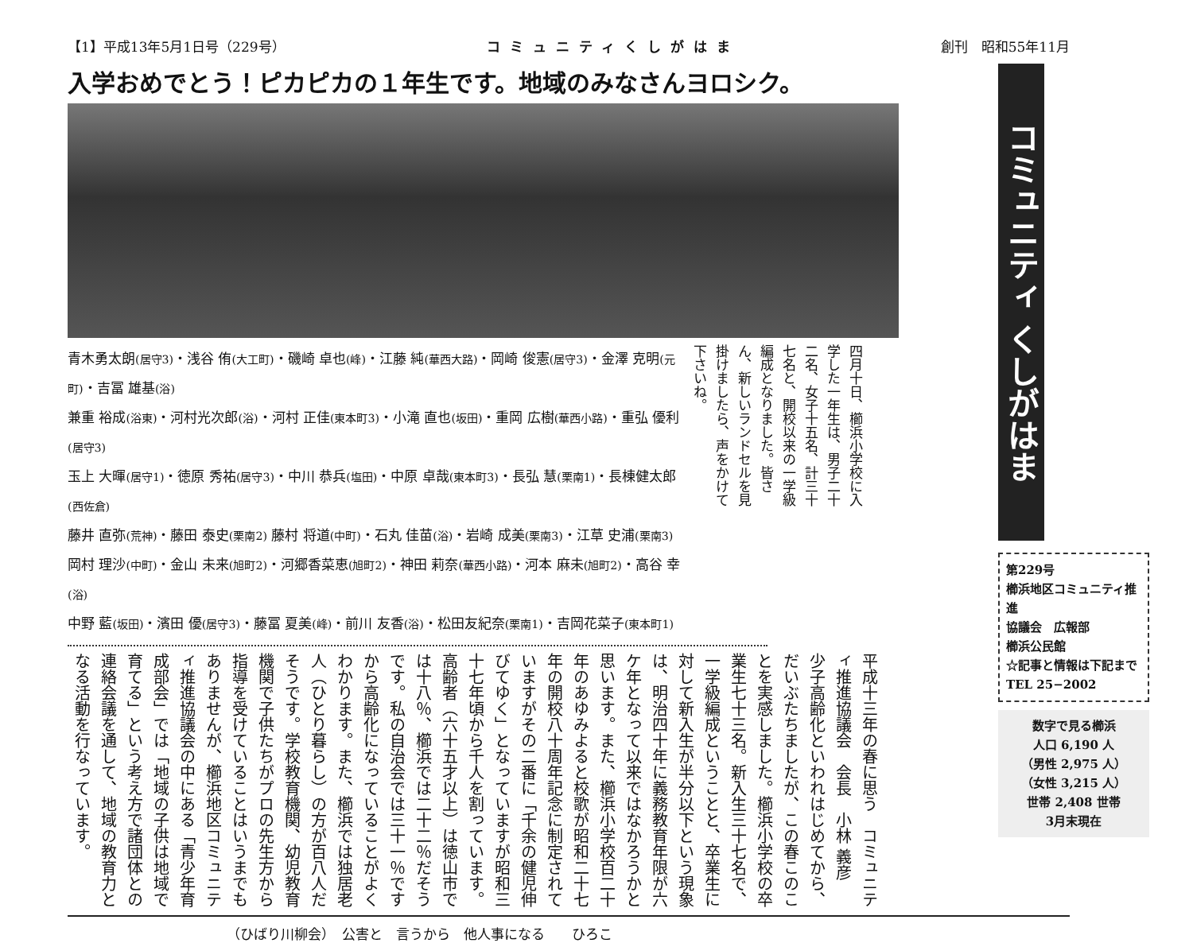【1】平成13年5月1日号（229号） コミュニティくしがはま 創刊　昭和55年11月
入学おめでとう！ピカピカの１年生です。地域のみなさんヨロシク。
青木勇太朗(居守3)・浅谷 侑(大工町)・磯崎 卓也(峰)・江藤 純(華西大路)・岡崎 俊憲(居守3)・金澤 克明(元町)・吉冨 雄基(浴)
兼重 裕成(浴東)・河村光次郎(浴)・河村 正佳(東本町3)・小滝 直也(坂田)・重岡 広樹(華西小路)・重弘 優利(居守3)
玉上 大暉(居守1)・徳原 秀祐(居守3)・中川 恭兵(塩田)・中原 卓哉(東本町3)・長弘 慧(栗南1)・長棟健太郎(西佐倉)
藤井 直弥(荒神)・藤田 泰史(栗南2) 藤村 将道(中町)・石丸 佳苗(浴)・岩崎 成美(栗南3)・江草 史浦(栗南3)
岡村 理沙(中町)・金山 未来(旭町2)・河郷香菜恵(旭町2)・神田 莉奈(華西小路)・河本 麻未(旭町2)・高谷 幸(浴)
中野 藍(坂田)・濱田 優(居守3)・藤冨 夏美(峰)・前川 友香(浴)・松田友紀奈(栗南1)・吉岡花菜子(東本町1)
四月十日、櫛浜小学校に入学した一年生は、男子二十二名、女子十五名、計三十七名と、開校以来の一学級編成となりました。皆さん、新しいランドセルを見掛けましたら、声をかけて下さいね。
平成十三年の春に思う　コミュニティ推進協議会　会長　小林 義彦
少子高齢化といわれはじめてから、だいぶたちましたが、この春このことを実感しました。櫛浜小学校の卒業生七十三名。新入生三十七名で、一学級編成ということと、卒業生に対して新入生が半分以下という現象は、明治四十年に義務教育年限が六ケ年となって以来ではなかろうかと思います。また、櫛浜小学校百二十年のあゆみよると校歌が昭和二十七年の開校八十周年記念に制定されていますがその二番に「千余の健児伸びてゆく」となっていますが昭和三十七年頃から千人を割っています。高齢者（六十五才以上）は徳山市では十八％、櫛浜では二十二％だそうです。私の自治会では三十一％ですから高齢化になっていることがよくわかります。また、櫛浜では独居老人（ひとり暮らし）の方が百八人だそうです。学校教育機関、幼児教育機関で子供たちがプロの先生方から指導を受けていることはいうまでもありませんが、櫛浜地区コミュニティ推進協議会の中にある「青少年育成部会」では「地域の子供は地域で育てる」という考え方で諸団体との連絡会議を通して、地域の教育力となる活動を行なっています。
（ひばり川柳会）　公害と　言うから　他人事になる　　ひろこ
コミュニティ くしがはま
第229号
櫛浜地区コミュニティ推進
協議会　広報部
櫛浜公民館
☆記事と情報は下記まで
TEL 25−2002
数字で見る櫛浜
人口 6,190 人
（男性 2,975 人）
（女性 3,215 人）
世帯 2,408 世帯
3月末現在